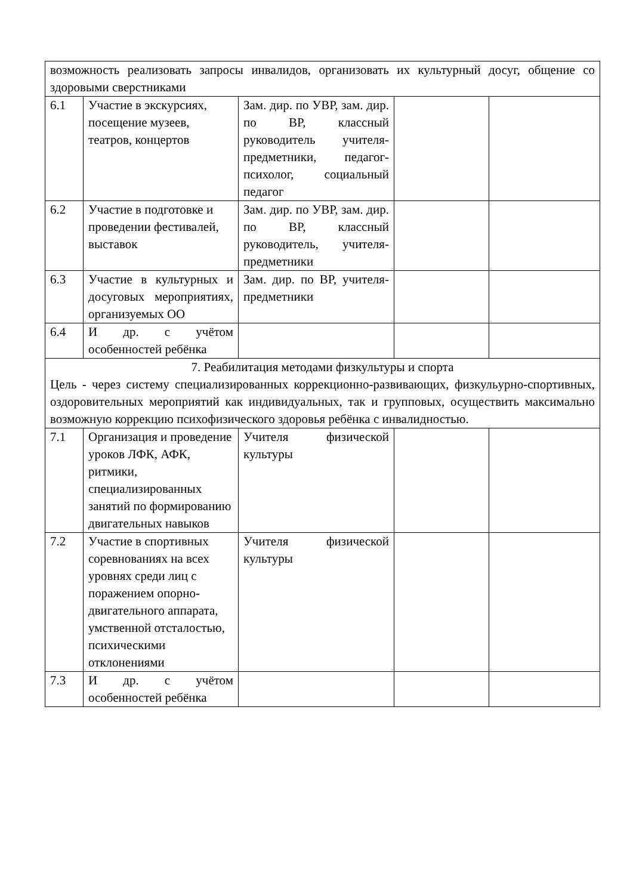| возможность реализовать запросы инвалидов, организовать их культурный досуг, общение со здоровыми сверстниками | | | | |
| 6.1 | Участие в экскурсиях, посещение музеев, театров, концертов | Зам. дир. по УВР, зам. дир. по ВР, классный руководитель учителя-предметники, педагог-психолог, социальный педагог | | |
| 6.2 | Участие в подготовке и проведении фестивалей, выставок | Зам. дир. по УВР, зам. дир. по ВР, классный руководитель, учителя-предметники | | |
| 6.3 | Участие в культурных и досуговых мероприятиях, организуемых ОО | Зам. дир. по ВР, учителя-предметники | | |
| 6.4 | И др. с учётом особенностей ребёнка | | | |
| 7. Реабилитация методами физкультуры и спорта Цель - через систему специализированных коррекционно-развивающих, физкульурно-спортивных, оздоровительных мероприятий как индивидуальных, так и групповых, осуществить максимально возможную коррекцию психофизического здоровья ребёнка с инвалидностью. | | | | |
| 7.1 | Организация и проведение уроков ЛФК, АФК, ритмики, специализированных занятий по формированию двигательных навыков | Учителя физической культуры | | |
| 7.2 | Участие в спортивных соревнованиях на всех уровнях среди лиц с поражением опорно-двигательного аппарата, умственной отсталостью, психическими отклонениями | Учителя физической культуры | | |
| 7.3 | И др. с учётом особенностей ребёнка | | | |